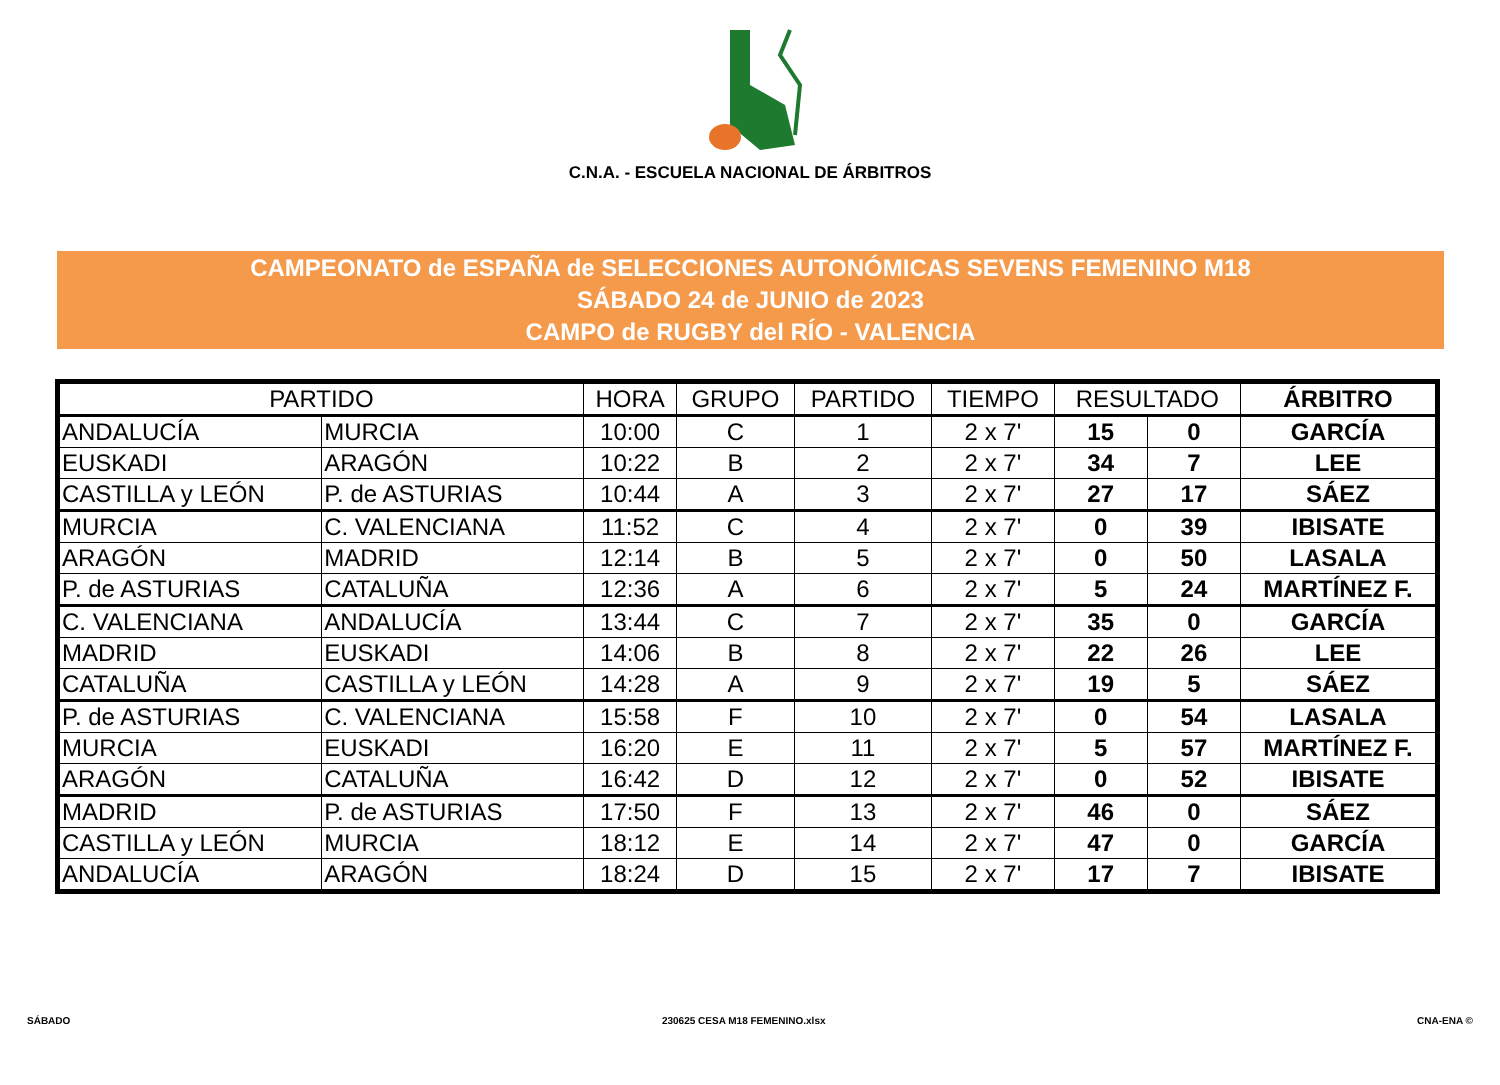C.N.A. - ESCUELA NACIONAL DE ÁRBITROS
CAMPEONATO de ESPAÑA de SELECCIONES AUTONÓMICAS SEVENS FEMENINO M18
SÁBADO 24 de JUNIO de 2023
CAMPO de RUGBY del RÍO - VALENCIA
| PARTIDO | | HORA | GRUPO | PARTIDO | TIEMPO | RESULTADO | | ÁRBITRO |
| --- | --- | --- | --- | --- | --- | --- | --- | --- |
| ANDALUCÍA | MURCIA | 10:00 | C | 1 | 2 x 7' | 15 | 0 | GARCÍA |
| EUSKADI | ARAGÓN | 10:22 | B | 2 | 2 x 7' | 34 | 7 | LEE |
| CASTILLA y LEÓN | P. de ASTURIAS | 10:44 | A | 3 | 2 x 7' | 27 | 17 | SÁEZ |
| MURCIA | C. VALENCIANA | 11:52 | C | 4 | 2 x 7' | 0 | 39 | IBISATE |
| ARAGÓN | MADRID | 12:14 | B | 5 | 2 x 7' | 0 | 50 | LASALA |
| P. de ASTURIAS | CATALUÑA | 12:36 | A | 6 | 2 x 7' | 5 | 24 | MARTÍNEZ F. |
| C. VALENCIANA | ANDALUCÍA | 13:44 | C | 7 | 2 x 7' | 35 | 0 | GARCÍA |
| MADRID | EUSKADI | 14:06 | B | 8 | 2 x 7' | 22 | 26 | LEE |
| CATALUÑA | CASTILLA y LEÓN | 14:28 | A | 9 | 2 x 7' | 19 | 5 | SÁEZ |
| P. de ASTURIAS | C. VALENCIANA | 15:58 | F | 10 | 2 x 7' | 0 | 54 | LASALA |
| MURCIA | EUSKADI | 16:20 | E | 11 | 2 x 7' | 5 | 57 | MARTÍNEZ F. |
| ARAGÓN | CATALUÑA | 16:42 | D | 12 | 2 x 7' | 0 | 52 | IBISATE |
| MADRID | P. de ASTURIAS | 17:50 | F | 13 | 2 x 7' | 46 | 0 | SÁEZ |
| CASTILLA y LEÓN | MURCIA | 18:12 | E | 14 | 2 x 7' | 47 | 0 | GARCÍA |
| ANDALUCÍA | ARAGÓN | 18:24 | D | 15 | 2 x 7' | 17 | 7 | IBISATE |
SÁBADO 230625 CESA M18 FEMENINO.xlsx CNA-ENA ©